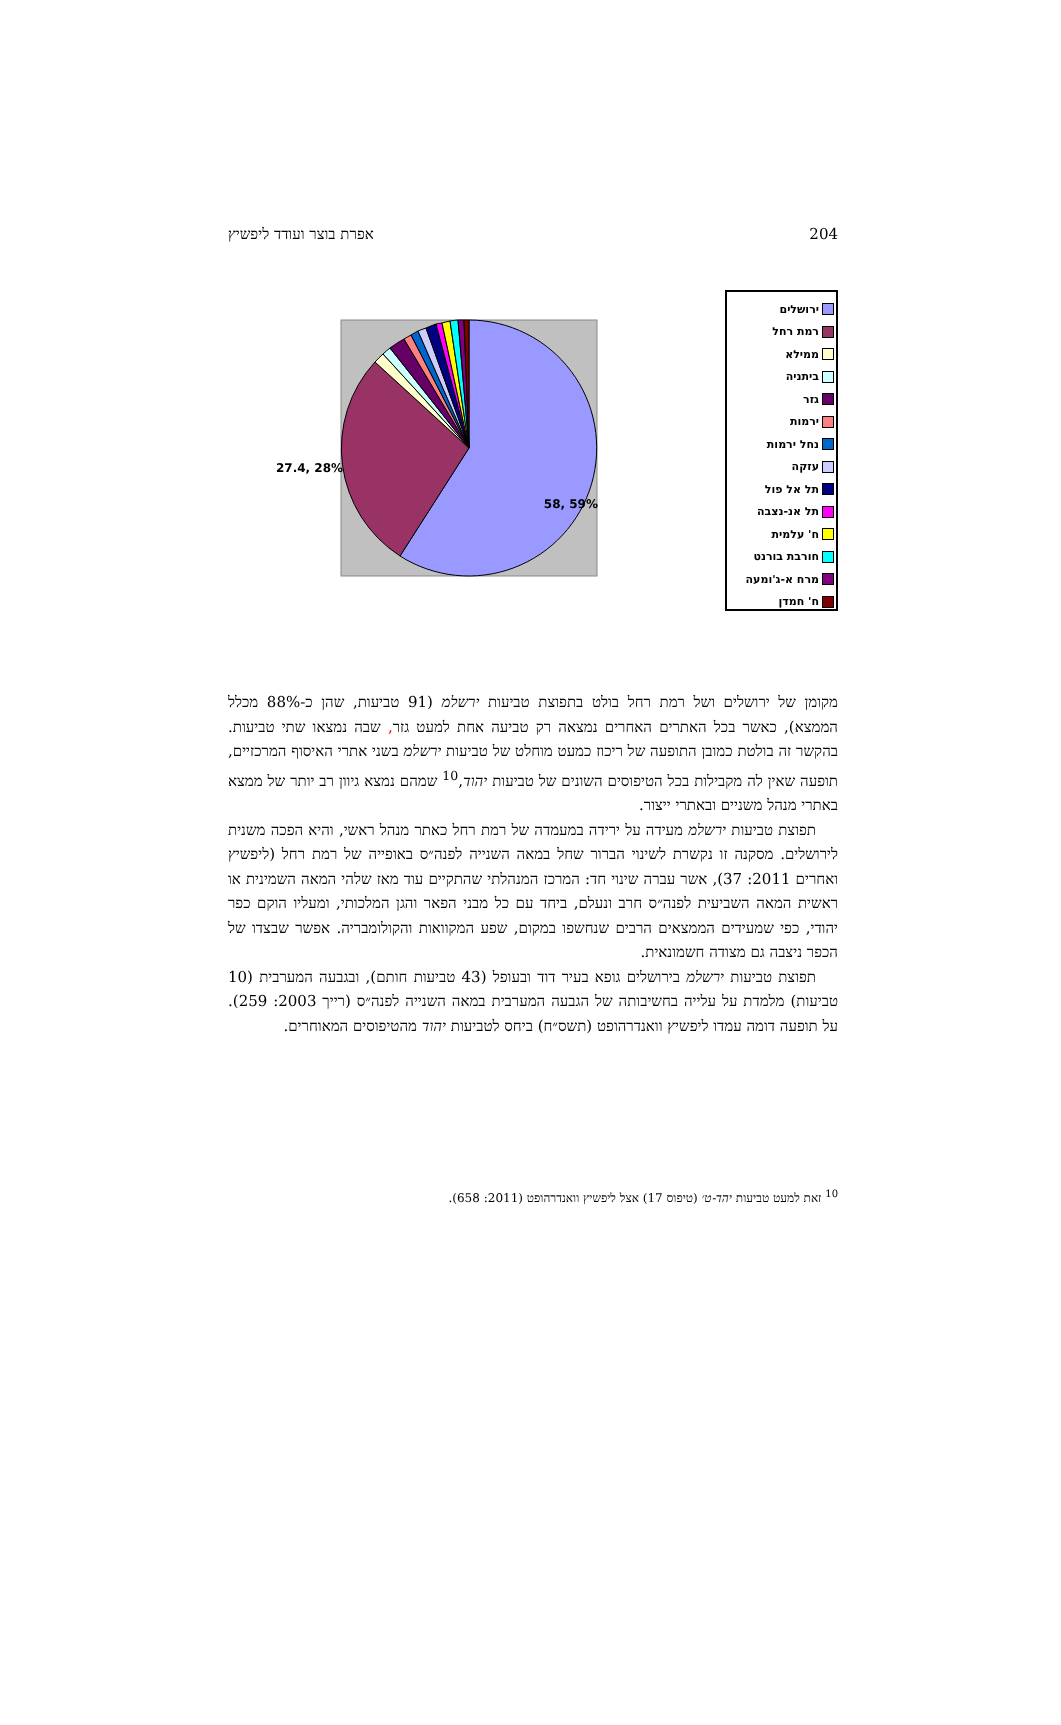אפרת בוצר ועודד ליפשיץ 204
27.4, 28%
58, 59%
ירושלים
רמת רחל
ממילא
ביתניה
גזר
ירמות
נחל ירמות
עזקה
תל אל פול
תל אנ-נצבה
ח' עלמית
חורבת בורנט
מרח א-ג'ומעה
ח' חמדן
מקומן של ירושלים ושל רמת רחל בולט בתפוצת טביעות ירשלמ (91 טביעות, שהן כ-88% מכלל הממצא), כאשר בכל האתרים האחרים נמצאה רק טביעה אחת למעט גזר, שבה נמצאו שתי טביעות. בהקשר זה בולטת כמובן התופעה של ריכוז כמעט מוחלט של טביעות ירשלמ בשני אתרי האיסוף המרכזיים, תופעה שאין לה מקבילות בכל הטיפוסים השונים של טביעות יהוד,<sup>10</sup> שמהם נמצא גיוון רב יותר של ממצא באתרי מנהל משניים ובאתרי ייצור.
תפוצת טביעות ירשלמ מעידה על ירידה במעמדה של רמת רחל כאתר מנהל ראשי, והיא הפכה משנית לירושלים. מסקנה זו נקשרת לשינוי הברור שחל במאה השנייה לפנה״ס באופייה של רמת רחל (ליפשיץ ואחרים 2011: 37), אשר עברה שינוי חד: המרכז המנהלתי שהתקיים עוד מאז שלהי המאה השמינית או ראשית המאה השביעית לפנה״ס חרב ונעלם, ביחד עם כל מבני הפאר והגן המלכותי, ומעליו הוקם כפר יהודי, כפי שמעידים הממצאים הרבים שנחשפו במקום, שפע המקוואות והקולומבריה. אפשר שבצדו של הכפר ניצבה גם מצודה חשמונאית.
תפוצת טביעות ירשלמ בירושלים גופא בעיר דוד ובעופל (43 טביעות חותם), ובגבעה המערבית (10 טביעות) מלמדת על עלייה בחשיבותה של הגבעה המערבית במאה השנייה לפנה״ס (רייך 2003: 259). על תופעה דומה עמדו ליפשיץ וואנדרהופט (תשס״ח) ביחס לטביעות יהוד מהטיפוסים המאוחרים.
<sup>10</sup> זאת למעט טביעות יהד-ט׳ (טיפוס 17) אצל ליפשיץ וואנדרהופט (2011: 658).